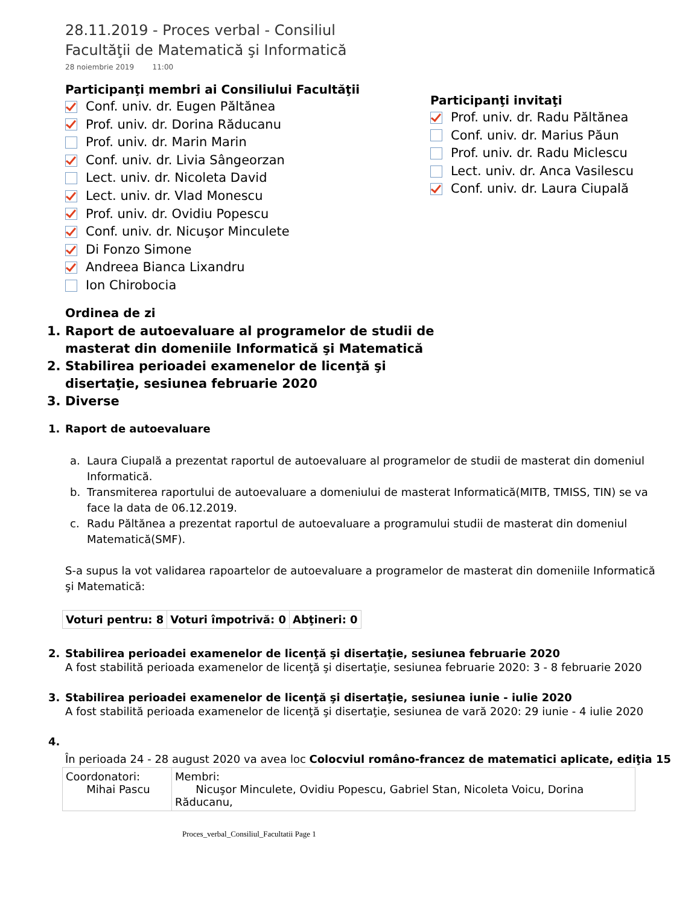28.11.2019 - Proces verbal - Consiliul Facultăţii de Matematică şi Informatică
28 noiembrie 2019 11:00
Participanţi membri ai Consiliului Facultăţii
Conf. univ. dr. Eugen Păltănea
Prof. univ. dr. Dorina Răducanu
Prof. univ. dr. Marin Marin
Conf. univ. dr. Livia Sângeorzan
Lect. univ. dr. Nicoleta David
Lect. univ. dr. Vlad Monescu
Prof. univ. dr. Ovidiu Popescu
Conf. univ. dr. Nicuşor Minculete
Di Fonzo Simone
Andreea Bianca Lixandru
Ion Chirobocia
Participanţi invitaţi
Prof. univ. dr. Radu Păltănea
Conf. univ. dr. Marius Păun
Prof. univ. dr. Radu Miclescu
Lect. univ. dr. Anca Vasilescu
Conf. univ. dr. Laura Ciupală
Ordinea de zi
1. Raport de autoevaluare al programelor de studii de masterat din domeniile Informatică şi Matematică
2. Stabilirea perioadei examenelor de licenţă şi disertaţie, sesiunea februarie 2020
3. Diverse
1. Raport de autoevaluare
a. Laura Ciupală a prezentat raportul de autoevaluare al programelor de studii de masterat din domeniul Informatică.
b. Transmiterea raportului de autoevaluare a domeniului de masterat Informatică(MITB, TMISS, TIN) se va face la data de 06.12.2019.
c. Radu Păltănea a prezentat raportul de autoevaluare a programului studii de masterat din domeniul Matematică(SMF).
S-a supus la vot validarea rapoartelor de autoevaluare a programelor de masterat din domeniile Informatică şi Matematică:
| Voturi pentru: 8 | Voturi împotrivă: 0 | Abţineri: 0 |
2. Stabilirea perioadei examenelor de licenţă şi disertaţie, sesiunea februarie 2020
A fost stabilită perioada examenelor de licenţă şi disertaţie, sesiunea februarie 2020: 3 - 8 februarie 2020
3. Stabilirea perioadei examenelor de licenţă şi disertaţie, sesiunea iunie - iulie 2020
A fost stabilită perioada examenelor de licenţă şi disertaţie, sesiunea de vară 2020: 29 iunie - 4 iulie 2020
4.
În perioada 24 - 28 august 2020 va avea loc Colocviul româno-francez de matematici aplicate, ediţia 15
| Coordonatori: Mihai Pascu | Membri: Nicuşor Minculete, Ovidiu Popescu, Gabriel Stan, Nicoleta Voicu, Dorina Răducanu, |
Proces_verbal_Consiliul_Facultatii Page 1